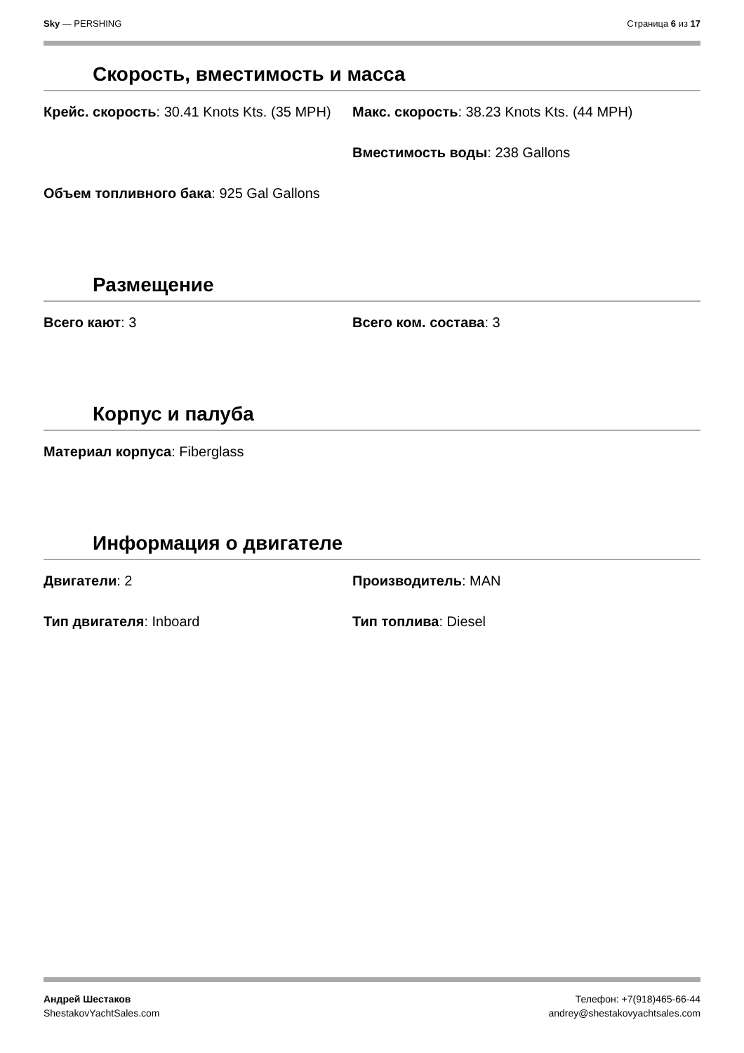Sky — PERSHING Страница 6 из 17
Скорость, вместимость и масса
Крейс. скорость: 30.41 Knots Kts. (35 MPH)
Макс. скорость: 38.23 Knots Kts. (44 MPH)
Вместимость воды: 238 Gallons
Объем топливного бака: 925 Gal Gallons
Размещение
Всего кают: 3
Всего ком. состава: 3
Корпус и палуба
Материал корпуса: Fiberglass
Информация о двигателе
Двигатели: 2
Производитель: MAN
Тип двигателя: Inboard
Тип топлива: Diesel
Андрей Шестаков
ShestakovYachtSales.com
Телефон: +7(918)465-66-44
andrey@shestakovyachtsales.com